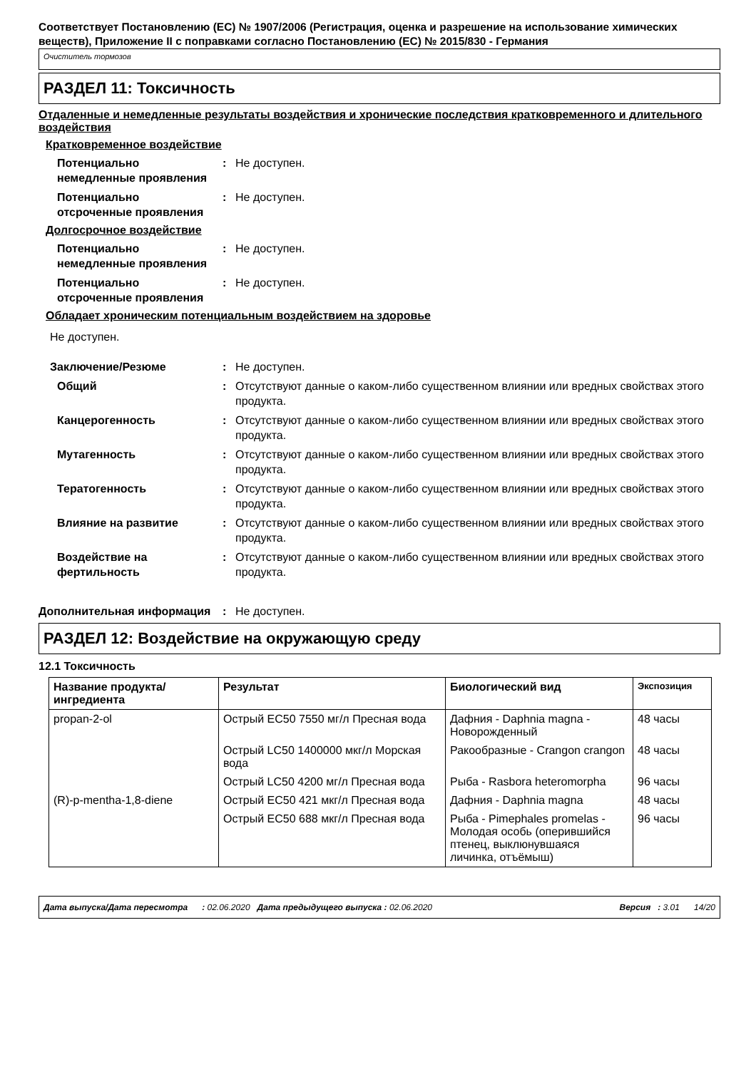Соответствует Постановлению (ЕС) № 1907/2006 (Регистрация, оценка и разрешение на использование химических веществ), Приложение II с поправками согласно Постановлению (ЕС) № 2015/830 - Германия
Очиститель тормозов
РАЗДЕЛ 11: Токсичность
Отдаленные и немедленные результаты воздействия и хронические последствия кратковременного и длительного воздействия
Кратковременное воздействие
Потенциально немедленные проявления
: Не доступен.
Потенциально отсроченные проявления
: Не доступен.
Долгосрочное воздействие
Потенциально немедленные проявления
: Не доступен.
Потенциально отсроченные проявления
: Не доступен.
Обладает хроническим потенциальным воздействием на здоровье
Не доступен.
Заключение/Резюме : Не доступен.
Общий : Отсутствуют данные о каком-либо существенном влиянии или вредных свойствах этого продукта.
Канцерогенность : Отсутствуют данные о каком-либо существенном влиянии или вредных свойствах этого продукта.
Мутагенность : Отсутствуют данные о каком-либо существенном влиянии или вредных свойствах этого продукта.
Тератогенность : Отсутствуют данные о каком-либо существенном влиянии или вредных свойствах этого продукта.
Влияние на развитие : Отсутствуют данные о каком-либо существенном влиянии или вредных свойствах этого продукта.
Воздействие на фертильность
: Отсутствуют данные о каком-либо существенном влиянии или вредных свойствах этого продукта.
Дополнительная информация : Не доступен.
РАЗДЕЛ 12: Воздействие на окружающую среду
12.1 Токсичность
| Название продукта/ ингредиента | Результат | Биологический вид | Экспозиция |
| --- | --- | --- | --- |
| propan-2-ol | Острый EC50 7550 мг/л Пресная вода | Дафния - Daphnia magna - Новорожденный | 48 часы |
| | Острый LC50 1400000 мкг/л Морская вода | Ракообразные - Crangon crangon | 48 часы |
| | Острый LC50 4200 мг/л Пресная вода | Рыба - Rasbora heteromorpha | 96 часы |
| (R)-p-mentha-1,8-diene | Острый EC50 421 мкг/л Пресная вода | Дафния - Daphnia magna | 48 часы |
| | Острый EC50 688 мкг/л Пресная вода | Рыба - Pimephales promelas - Молодая особь (оперившийся птенец, выклюнувшаяся личинка, отъёмыш) | 96 часы |
Дата выпуска/Дата пересмотра : 02.06.2020 Дата предыдущего выпуска : 02.06.2020 Версия : 3.01 14/20